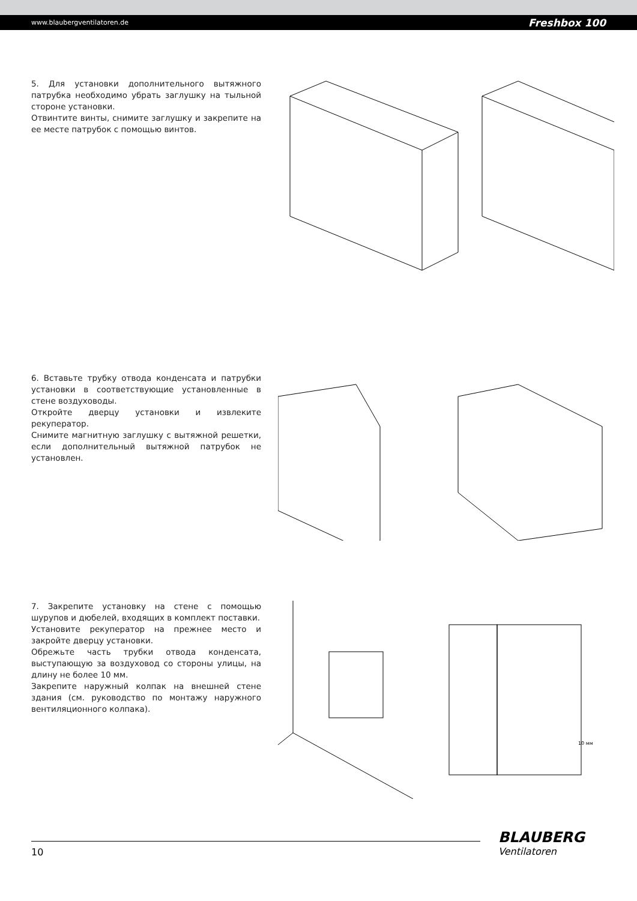www.blaubergventilatoren.de Freshbox 100
5. Для установки дополнительного вытяжного патрубка необходимо убрать заглушку на тыльной стороне установки.
Отвинтите винты, снимите заглушку и закрепите на ее месте патрубок с помощью винтов.
6. Вставьте трубку отвода конденсата и патрубки установки в соответствующие установленные в стене воздуховоды.
Откройте дверцу установки и извлеките рекуператор.
Снимите магнитную заглушку с вытяжной решетки, если дополнительный вытяжной патрубок не установлен.
7. Закрепите установку на стене с помощью шурупов и дюбелей, входящих в комплект поставки.
Установите рекуператор на прежнее место и закройте дверцу установки.
Обрежьте часть трубки отвода конденсата, выступающую за воздуховод со стороны улицы, на длину не более 10 мм.
Закрепите наружный колпак на внешней стене здания (см. руководство по монтажу наружного вентиляционного колпака).
10 мм
10
BLAUBERG
Ventilatoren